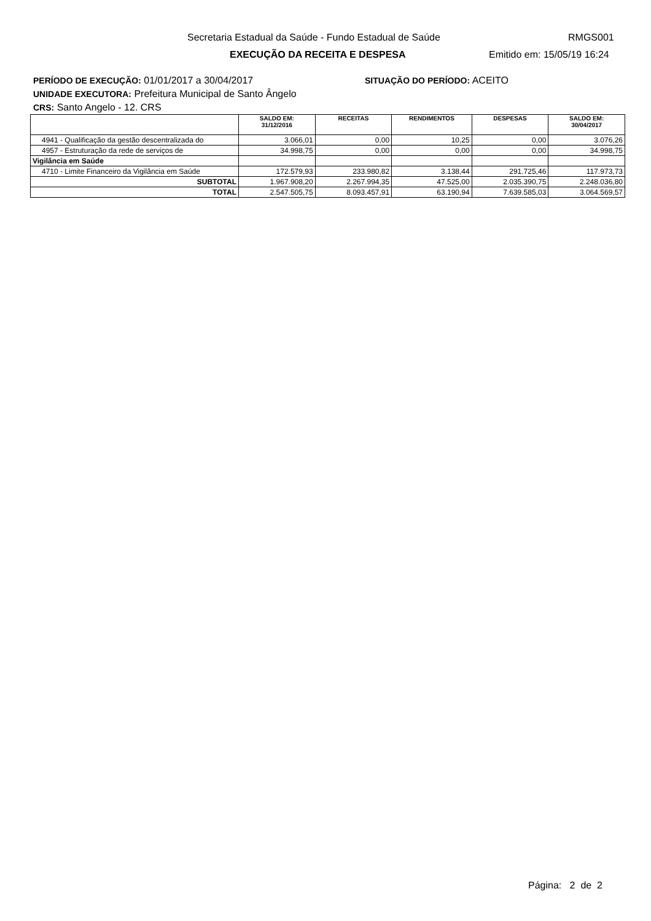Secretaria Estadual da Saúde - Fundo Estadual de Saúde RMGS001
EXECUÇÃO DA RECEITA E DESPESA Emitido em: 15/05/19 16:24
PERÍODO DE EXECUÇÃO: 01/01/2017 a 30/04/2017 SITUAÇÃO DO PERÍODO: ACEITO
UNIDADE EXECUTORA: Prefeitura Municipal de Santo Ângelo
CRS: Santo Angelo - 12. CRS
| | SALDO EM: 31/12/2016 | RECEITAS | RENDIMENTOS | DESPESAS | SALDO EM: 30/04/2017 |
| --- | --- | --- | --- | --- | --- |
| 4941 - Qualificação da gestão descentralizada do | 3.066,01 | 0,00 | 10,25 | 0,00 | 3.076,26 |
| 4957 - Estruturação da rede de serviços de | 34.998,75 | 0,00 | 0,00 | 0,00 | 34.998,75 |
| Vigilância em Saúde | | | | | |
| 4710 - Limite Financeiro da Vigilância em Saúde | 172.579,93 | 233.980,82 | 3.138,44 | 291.725,46 | 117.973,73 |
| SUBTOTAL | 1.967.908,20 | 2.267.994,35 | 47.525,00 | 2.035.390,75 | 2.248.036,80 |
| TOTAL | 2.547.505,75 | 8.093.457,91 | 63.190,94 | 7.639.585,03 | 3.064.569,57 |
Página: 2 de 2